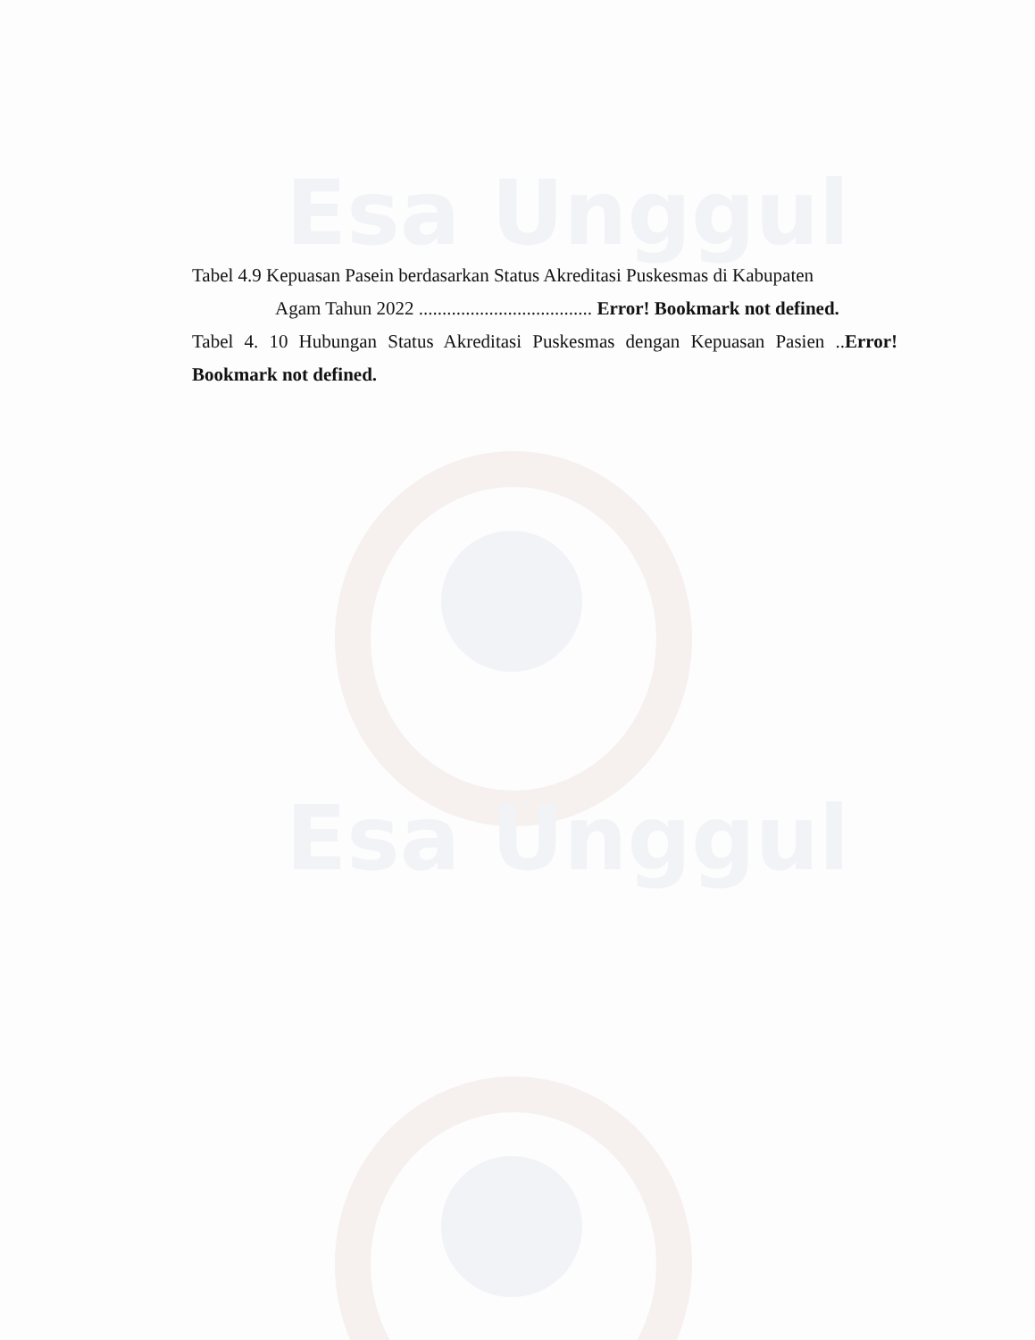Esa Unggul
Esa Unggul
Tabel 4.9 Kepuasan Pasein berdasarkan Status Akreditasi Puskesmas di Kabupaten
Agam Tahun 2022 ..................................... Error! Bookmark not defined.
Tabel 4. 10 Hubungan Status Akreditasi Puskesmas dengan Kepuasan Pasien ..Error! Bookmark not defined.